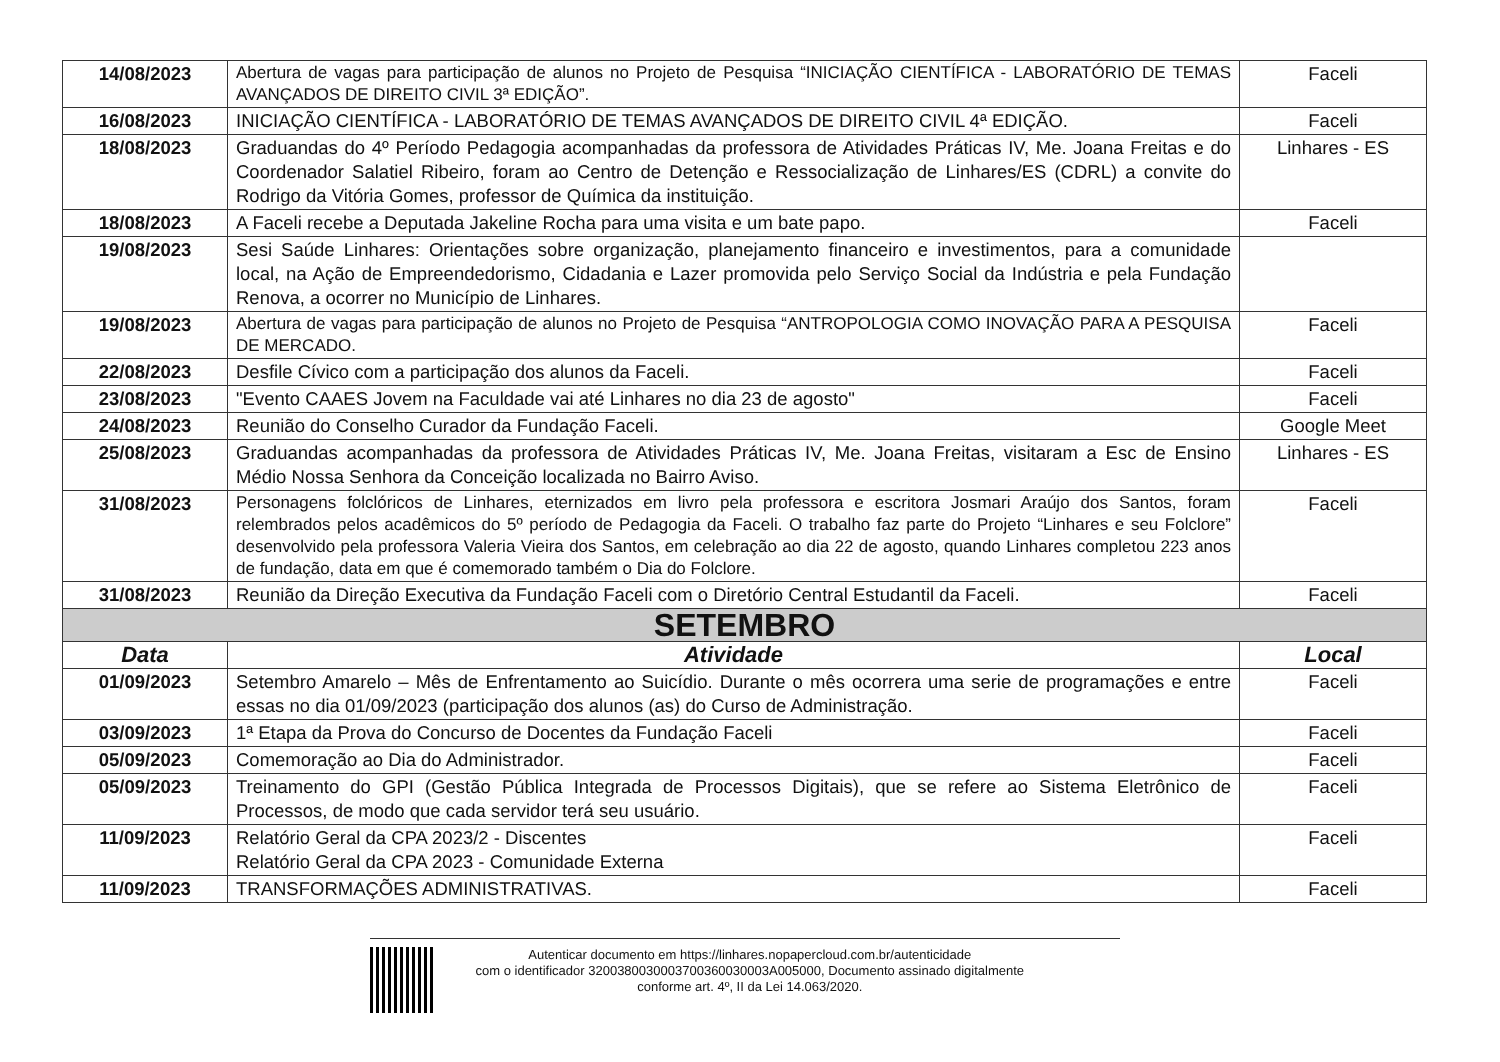| 14/08/2023 | Abertura de vagas para participação de alunos no Projeto de Pesquisa “INICIAÇÃO CIENTÍFICA - LABORATÓRIO DE TEMAS AVANÇADOS DE DIREITO CIVIL 3ª EDIÇÃO”. | Faceli |
| 16/08/2023 | INICIAÇÃO CIENTÍFICA - LABORATÓRIO DE TEMAS AVANÇADOS DE DIREITO CIVIL 4ª EDIÇÃO. | Faceli |
| 18/08/2023 | Graduandas do 4º Período Pedagogia acompanhadas da professora de Atividades Práticas IV, Me. Joana Freitas e do Coordenador Salatiel Ribeiro, foram ao Centro de Detenção e Ressocialização de Linhares/ES (CDRL) a convite do Rodrigo da Vitória Gomes, professor de Química da instituição. | Linhares - ES |
| 18/08/2023 | A Faceli recebe a Deputada Jakeline Rocha para uma visita e um bate papo. | Faceli |
| 19/08/2023 | Sesi Saúde Linhares: Orientações sobre organização, planejamento financeiro e investimentos, para a comunidade local, na Ação de Empreendedorismo, Cidadania e Lazer promovida pelo Serviço Social da Indústria e pela Fundação Renova, a ocorrer no Município de Linhares. | |
| 19/08/2023 | Abertura de vagas para participação de alunos no Projeto de Pesquisa “ANTROPOLOGIA COMO INOVAÇÃO PARA A PESQUISA DE MERCADO. | Faceli |
| 22/08/2023 | Desfile Cívico com a participação dos alunos da Faceli. | Faceli |
| 23/08/2023 | "Evento CAAES Jovem na Faculdade vai até Linhares no dia 23 de agosto" | Faceli |
| 24/08/2023 | Reunião do Conselho Curador da Fundação Faceli. | Google Meet |
| 25/08/2023 | Graduandas acompanhadas da professora de Atividades Práticas IV, Me. Joana Freitas, visitaram a Esc de Ensino Médio Nossa Senhora da Conceição localizada no Bairro Aviso. | Linhares - ES |
| 31/08/2023 | Personagens folclóricos de Linhares, eternizados em livro pela professora e escritora Josmari Araújo dos Santos, foram relembrados pelos acadêmicos do 5º período de Pedagogia da Faceli. O trabalho faz parte do Projeto “Linhares e seu Folclore” desenvolvido pela professora Valeria Vieira dos Santos, em celebração ao dia 22 de agosto, quando Linhares completou 223 anos de fundação, data em que é comemorado também o Dia do Folclore. | Faceli |
| 31/08/2023 | Reunião da Direção Executiva da Fundação Faceli com o Diretório Central Estudantil da Faceli. | Faceli |
| SETEMBRO | | |
| Data | Atividade | Local |
| 01/09/2023 | Setembro Amarelo – Mês de Enfrentamento ao Suicídio. Durante o mês ocorrera uma serie de programações e entre essas no dia 01/09/2023 (participação dos alunos (as) do Curso de Administração. | Faceli |
| 03/09/2023 | 1ª Etapa da Prova do Concurso de Docentes da Fundação Faceli | Faceli |
| 05/09/2023 | Comemoração ao Dia do Administrador. | Faceli |
| 05/09/2023 | Treinamento do GPI (Gestão Pública Integrada de Processos Digitais), que se refere ao Sistema Eletrônico de Processos, de modo que cada servidor terá seu usuário. | Faceli |
| 11/09/2023 | Relatório Geral da CPA 2023/2 - Discentes Relatório Geral da CPA 2023 - Comunidade Externa | Faceli |
| 11/09/2023 | TRANSFORMAÇÕES ADMINISTRATIVAS. | Faceli |
Autenticar documento em https://linhares.nopapercloud.com.br/autenticidade
com o identificador 320038003000370036003000​3A005000, Documento assinado digitalmente
conforme art. 4º, II da Lei 14.063/2020.